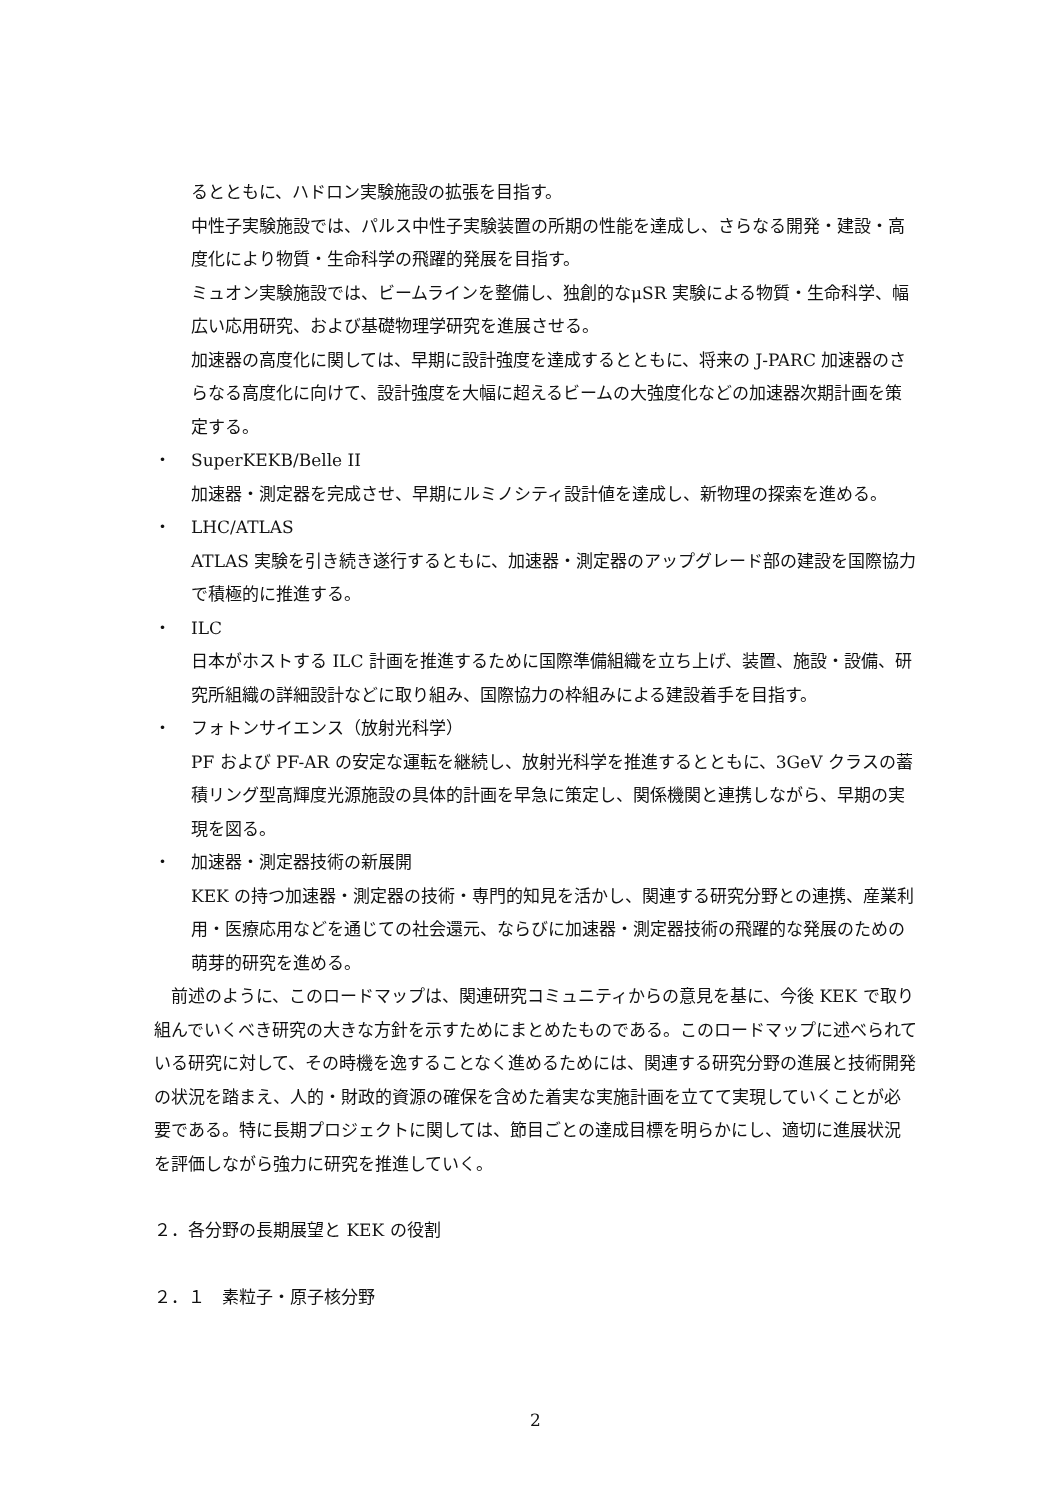るとともに、ハドロン実験施設の拡張を目指す。
中性子実験施設では、パルス中性子実験装置の所期の性能を達成し、さらなる開発・建設・高度化により物質・生命科学の飛躍的発展を目指す。
ミュオン実験施設では、ビームラインを整備し、独創的なμSR 実験による物質・生命科学、幅広い応用研究、および基礎物理学研究を進展させる。
加速器の高度化に関しては、早期に設計強度を達成するとともに、将来の J-PARC 加速器のさらなる高度化に向けて、設計強度を大幅に超えるビームの大強度化などの加速器次期計画を策定する。
・ SuperKEKB/Belle II
加速器・測定器を完成させ、早期にルミノシティ設計値を達成し、新物理の探索を進める。
・ LHC/ATLAS
ATLAS 実験を引き続き遂行するともに、加速器・測定器のアップグレード部の建設を国際協力で積極的に推進する。
・ ILC
日本がホストする ILC 計画を推進するために国際準備組織を立ち上げ、装置、施設・設備、研究所組織の詳細設計などに取り組み、国際協力の枠組みによる建設着手を目指す。
・ フォトンサイエンス（放射光科学）
PF および PF-AR の安定な運転を継続し、放射光科学を推進するとともに、3GeV クラスの蓄積リング型高輝度光源施設の具体的計画を早急に策定し、関係機関と連携しながら、早期の実現を図る。
・ 加速器・測定器技術の新展開
KEK の持つ加速器・測定器の技術・専門的知見を活かし、関連する研究分野との連携、産業利用・医療応用などを通じての社会還元、ならびに加速器・測定器技術の飛躍的な発展のための萌芽的研究を進める。
　前述のように、このロードマップは、関連研究コミュニティからの意見を基に、今後 KEK で取り組んでいくべき研究の大きな方針を示すためにまとめたものである。このロードマップに述べられている研究に対して、その時機を逸することなく進めるためには、関連する研究分野の進展と技術開発の状況を踏まえ、人的・財政的資源の確保を含めた着実な実施計画を立てて実現していくことが必要である。特に長期プロジェクトに関しては、節目ごとの達成目標を明らかにし、適切に進展状況を評価しながら強力に研究を推進していく。
２．各分野の長期展望と KEK の役割
２．１　素粒子・原子核分野
2